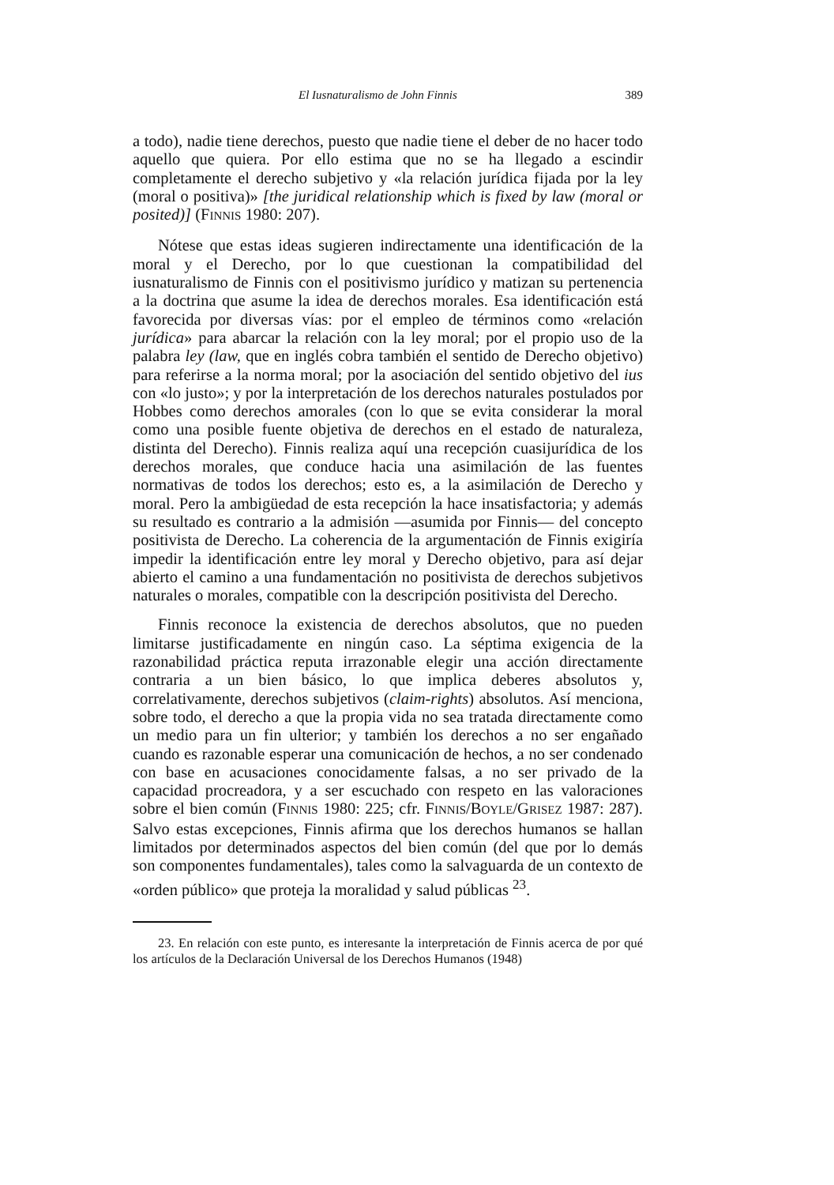El Iusnaturalismo de John Finnis 389
a todo), nadie tiene derechos, puesto que nadie tiene el deber de no hacer todo aquello que quiera. Por ello estima que no se ha llegado a escindir completamente el derecho subjetivo y «la relación jurídica fijada por la ley (moral o positiva)» [the juridical relationship which is fixed by law (moral or posited)] (FINNIS 1980: 207).
Nótese que estas ideas sugieren indirectamente una identificación de la moral y el Derecho, por lo que cuestionan la compatibilidad del iusnaturalismo de Finnis con el positivismo jurídico y matizan su pertenencia a la doctrina que asume la idea de derechos morales. Esa identificación está favorecida por diversas vías: por el empleo de términos como «relación jurídica» para abarcar la relación con la ley moral; por el propio uso de la palabra ley (law, que en inglés cobra también el sentido de Derecho objetivo) para referirse a la norma moral; por la asociación del sentido objetivo del ius con «lo justo»; y por la interpretación de los derechos naturales postulados por Hobbes como derechos amorales (con lo que se evita considerar la moral como una posible fuente objetiva de derechos en el estado de naturaleza, distinta del Derecho). Finnis realiza aquí una recepción cuasijurídica de los derechos morales, que conduce hacia una asimilación de las fuentes normativas de todos los derechos; esto es, a la asimilación de Derecho y moral. Pero la ambigüedad de esta recepción la hace insatisfactoria; y además su resultado es contrario a la admisión —asumida por Finnis— del concepto positivista de Derecho. La coherencia de la argumentación de Finnis exigiría impedir la identificación entre ley moral y Derecho objetivo, para así dejar abierto el camino a una fundamentación no positivista de derechos subjetivos naturales o morales, compatible con la descripción positivista del Derecho.
Finnis reconoce la existencia de derechos absolutos, que no pueden limitarse justificadamente en ningún caso. La séptima exigencia de la razonabilidad práctica reputa irrazonable elegir una acción directamente contraria a un bien básico, lo que implica deberes absolutos y, correlativamente, derechos subjetivos (claim-rights) absolutos. Así menciona, sobre todo, el derecho a que la propia vida no sea tratada directamente como un medio para un fin ulterior; y también los derechos a no ser engañado cuando es razonable esperar una comunicación de hechos, a no ser condenado con base en acusaciones conocidamente falsas, a no ser privado de la capacidad procreadora, y a ser escuchado con respeto en las valoraciones sobre el bien común (FINNIS 1980: 225; cfr. FINNIS/BOYLE/GRISEZ 1987: 287). Salvo estas excepciones, Finnis afirma que los derechos humanos se hallan limitados por determinados aspectos del bien común (del que por lo demás son componentes fundamentales), tales como la salvaguarda de un contexto de «orden público» que proteja la moralidad y salud públicas <sup>23</sup>.
23. En relación con este punto, es interesante la interpretación de Finnis acerca de por qué los artículos de la Declaración Universal de los Derechos Humanos (1948)